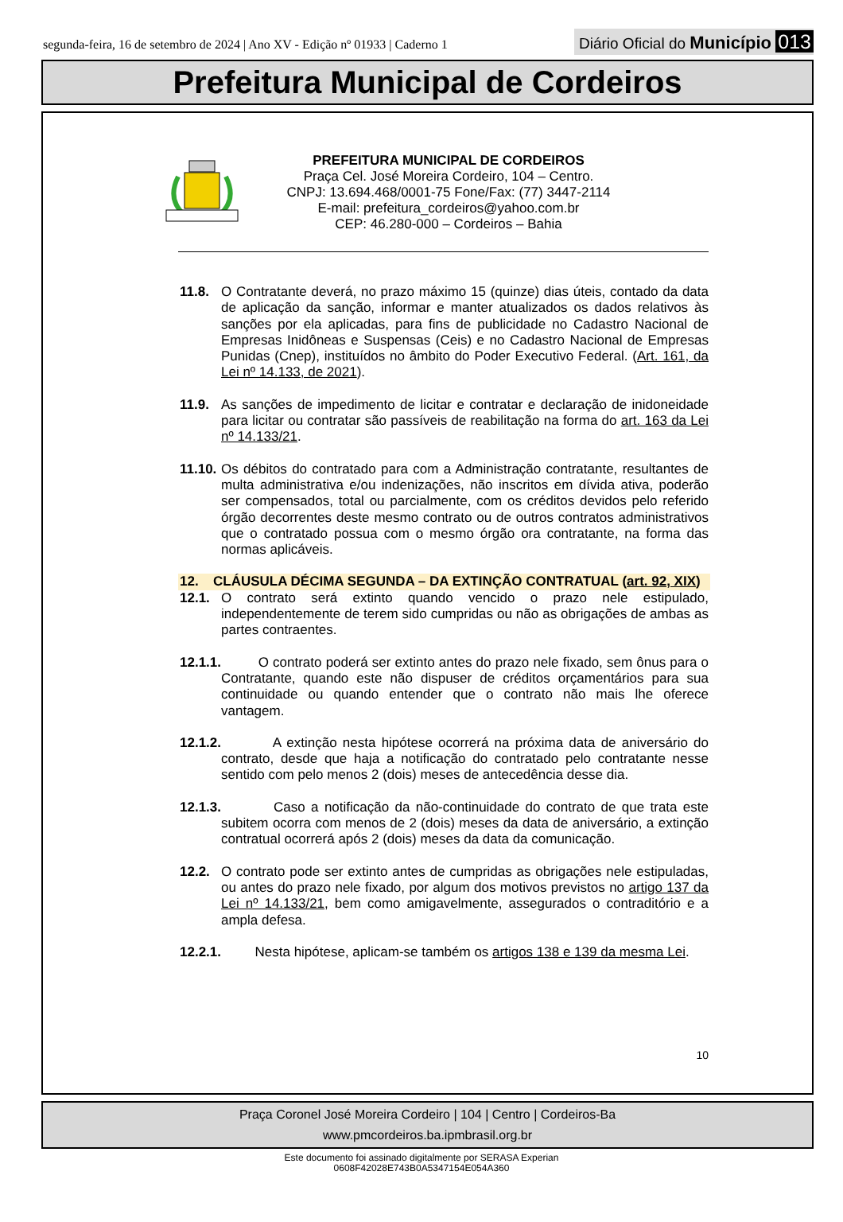segunda-feira, 16 de setembro de 2024 | Ano XV - Edição nº 01933 | Caderno 1
Diário Oficial do Município 013
Prefeitura Municipal de Cordeiros
PREFEITURA MUNICIPAL DE CORDEIROS
Praça Cel. José Moreira Cordeiro, 104 – Centro.
CNPJ: 13.694.468/0001-75 Fone/Fax: (77) 3447-2114
E-mail: prefeitura_cordeiros@yahoo.com.br
CEP: 46.280-000 – Cordeiros – Bahia
11.8. O Contratante deverá, no prazo máximo 15 (quinze) dias úteis, contado da data de aplicação da sanção, informar e manter atualizados os dados relativos às sanções por ela aplicadas, para fins de publicidade no Cadastro Nacional de Empresas Inidôneas e Suspensas (Ceis) e no Cadastro Nacional de Empresas Punidas (Cnep), instituídos no âmbito do Poder Executivo Federal. (Art. 161, da Lei nº 14.133, de 2021).
11.9. As sanções de impedimento de licitar e contratar e declaração de inidoneidade para licitar ou contratar são passíveis de reabilitação na forma do art. 163 da Lei nº 14.133/21.
11.10. Os débitos do contratado para com a Administração contratante, resultantes de multa administrativa e/ou indenizações, não inscritos em dívida ativa, poderão ser compensados, total ou parcialmente, com os créditos devidos pelo referido órgão decorrentes deste mesmo contrato ou de outros contratos administrativos que o contratado possua com o mesmo órgão ora contratante, na forma das normas aplicáveis.
12. CLÁUSULA DÉCIMA SEGUNDA – DA EXTINÇÃO CONTRATUAL (art. 92, XIX)
12.1. O contrato será extinto quando vencido o prazo nele estipulado, independentemente de terem sido cumpridas ou não as obrigações de ambas as partes contraentes.
12.1.1. O contrato poderá ser extinto antes do prazo nele fixado, sem ônus para o Contratante, quando este não dispuser de créditos orçamentários para sua continuidade ou quando entender que o contrato não mais lhe oferece vantagem.
12.1.2. A extinção nesta hipótese ocorrerá na próxima data de aniversário do contrato, desde que haja a notificação do contratado pelo contratante nesse sentido com pelo menos 2 (dois) meses de antecedência desse dia.
12.1.3. Caso a notificação da não-continuidade do contrato de que trata este subitem ocorra com menos de 2 (dois) meses da data de aniversário, a extinção contratual ocorrerá após 2 (dois) meses da data da comunicação.
12.2. O contrato pode ser extinto antes de cumpridas as obrigações nele estipuladas, ou antes do prazo nele fixado, por algum dos motivos previstos no artigo 137 da Lei nº 14.133/21, bem como amigavelmente, assegurados o contraditório e a ampla defesa.
12.2.1. Nesta hipótese, aplicam-se também os artigos 138 e 139 da mesma Lei.
10
Praça Coronel José Moreira Cordeiro | 104 | Centro | Cordeiros-Ba
www.pmcordeiros.ba.ipmbrasil.org.br
Este documento foi assinado digitalmente por SERASA Experian
0608F42028E743B0A5347154E054A360